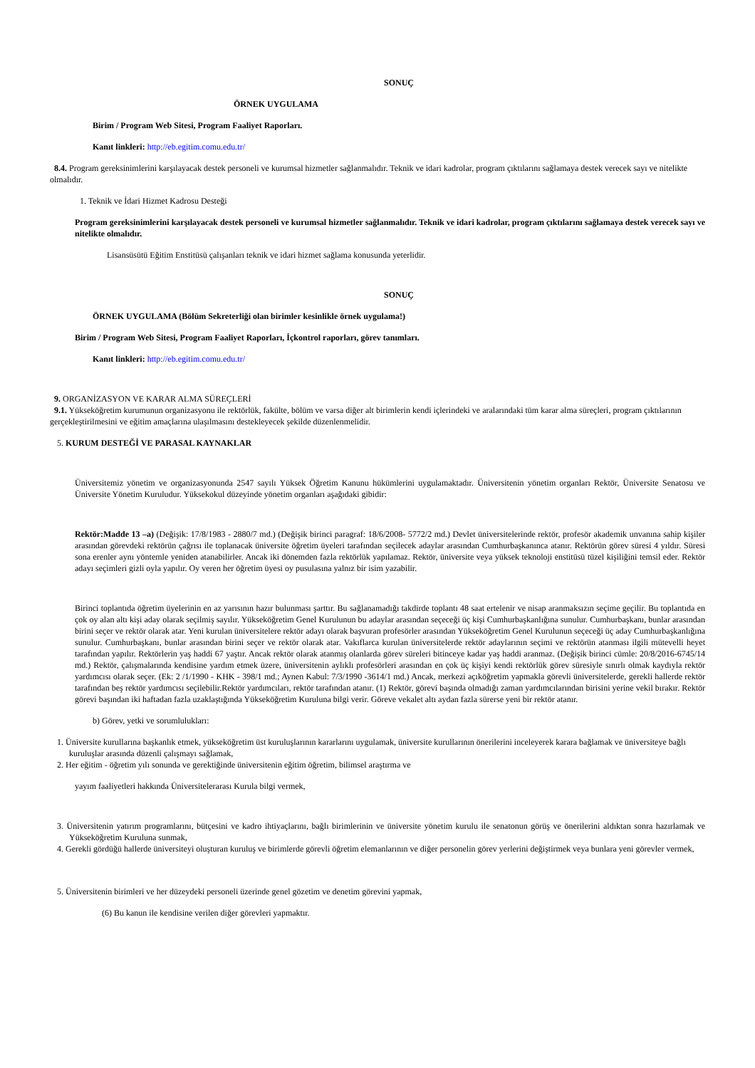SONUÇ
ÖRNEK UYGULAMA
Birim / Program Web Sitesi, Program Faaliyet Raporları.
Kanıt linkleri: http://eb.egitim.comu.edu.tr/
8.4. Program gereksinimlerini karşılayacak destek personeli ve kurumsal hizmetler sağlanmalıdır. Teknik ve idari kadrolar, program çıktılarını sağlamaya destek verecek sayı ve nitelikte olmalıdır.
1. Teknik ve İdari Hizmet Kadrosu Desteği
Program gereksinimlerini karşılayacak destek personeli ve kurumsal hizmetler sağlanmalıdır. Teknik ve idari kadrolar, program çıktılarını sağlamaya destek verecek sayı ve nitelikte olmalıdır.
Lisansüsütü Eğitim Enstitüsü çalışanları teknik ve idari hizmet sağlama konusunda yeterlidir.
SONUÇ
ÖRNEK UYGULAMA (Bölüm Sekreterliği olan birimler kesinlikle örnek uygulama!)
Birim / Program Web Sitesi, Program Faaliyet Raporları, İçkontrol raporları, görev tanımları.
Kanıt linkleri: http://eb.egitim.comu.edu.tr/
9. ORGANİZASYON VE KARAR ALMA SÜREÇLERİ
9.1. Yükseköğretim kurumunun organizasyonu ile rektörlük, fakülte, bölüm ve varsa diğer alt birimlerin kendi içlerindeki ve aralarındaki tüm karar alma süreçleri, program çıktılarının gerçekleştirilmesini ve eğitim amaçlarına ulaşılmasını destekleyecek şekilde düzenlenmelidir.
5. KURUM DESTEĞİ VE PARASAL KAYNAKLAR
Üniversitemiz yönetim ve organizasyonunda 2547 sayılı Yüksek Öğretim Kanunu hükümlerini uygulamaktadır. Üniversitenin yönetim organları Rektör, Üniversite Senatosu ve Üniversite Yönetim Kuruludur. Yüksekokul düzeyinde yönetim organları aşağıdaki gibidir:
Rektör:Madde 13 –a) (Değişik: 17/8/1983 - 2880/7 md.) (Değişik birinci paragraf: 18/6/2008- 5772/2 md.) Devlet üniversitelerinde rektör, profesör akademik unvanına sahip kişiler arasından görevdeki rektörün çağrısı ile toplanacak üniversite öğretim üyeleri tarafından seçilecek adaylar arasından Cumhurbaşkanınca atanır. Rektörün görev süresi 4 yıldır. Süresi sona erenler aynı yöntemle yeniden atanabilirler. Ancak iki dönemden fazla rektörlük yapılamaz. Rektör, üniversite veya yüksek teknoloji enstitüsü tüzel kişiliğini temsil eder. Rektör adayı seçimleri gizli oyla yapılır. Oy veren her öğretim üyesi oy pusulasına yalnız bir isim yazabilir.
Birinci toplantıda öğretim üyelerinin en az yarısının hazır bulunması şarttır. Bu sağlanamadığı takdirde toplantı 48 saat ertelenir ve nisap aranmaksızın seçime geçilir. Bu toplantıda en çok oy alan altı kişi aday olarak seçilmiş sayılır. Yükseköğretim Genel Kurulunun bu adaylar arasından seçeceği üç kişi Cumhurbaşkanlığına sunulur. Cumhurbaşkanı, bunlar arasından birini seçer ve rektör olarak atar. Yeni kurulan üniversitelere rektör adayı olarak başvuran profesörler arasından Yükseköğretim Genel Kurulunun seçeceği üç aday Cumhurbaşkanlığına sunulur. Cumhurbaşkanı, bunlar arasından birini seçer ve rektör olarak atar. Vakıflarca kurulan üniversitelerde rektör adaylarının seçimi ve rektörün atanması ilgili mütevelli heyet tarafından yapılır. Rektörlerin yaş haddi 67 yaştır. Ancak rektör olarak atanmış olanlarda görev süreleri bitinceye kadar yaş haddi aranmaz. (Değişik birinci cümle: 20/8/2016-6745/14 md.) Rektör, çalışmalarında kendisine yardım etmek üzere, üniversitenin aylıklı profesörleri arasından en çok üç kişiyi kendi rektörlük görev süresiyle sınırlı olmak kaydıyla rektör yardımcısı olarak seçer. (Ek: 2 /1/1990 - KHK - 398/1 md.; Aynen Kabul: 7/3/1990 -3614/1 md.) Ancak, merkezi açıköğretim yapmakla görevli üniversitelerde, gerekli hallerde rektör tarafından beş rektör yardımcısı seçilebilir.Rektör yardımcıları, rektör tarafından atanır. (1) Rektör, görevi başında olmadığı zaman yardımcılarından birisini yerine vekil bırakır. Rektör görevi başından iki haftadan fazla uzaklaştığında Yükseköğretim Kuruluna bilgi verir. Göreve vekalet altı aydan fazla sürerse yeni bir rektör atanır.
b) Görev, yetki ve sorumlulukları:
1. Üniversite kurullarına başkanlık etmek, yükseköğretim üst kuruluşlarının kararlarını uygulamak, üniversite kurullarının önerilerini inceleyerek karara bağlamak ve üniversiteye bağlı kuruluşlar arasında düzenli çalışmayı sağlamak,
2. Her eğitim - öğretim yılı sonunda ve gerektiğinde üniversitenin eğitim öğretim, bilimsel araştırma ve
yayım faaliyetleri hakkında Üniversitelerarası Kurula bilgi vermek,
3. Üniversitenin yatırım programlarını, bütçesini ve kadro ihtiyaçlarını, bağlı birimlerinin ve üniversite yönetim kurulu ile senatonun görüş ve önerilerini aldıktan sonra hazırlamak ve Yükseköğretim Kuruluna sunmak,
4. Gerekli gördüğü hallerde üniversiteyi oluşturan kuruluş ve birimlerde görevli öğretim elemanlarının ve diğer personelin görev yerlerini değiştirmek veya bunlara yeni görevler vermek,
5. Üniversitenin birimleri ve her düzeydeki personeli üzerinde genel gözetim ve denetim görevini yapmak,
(6) Bu kanun ile kendisine verilen diğer görevleri yapmaktır.